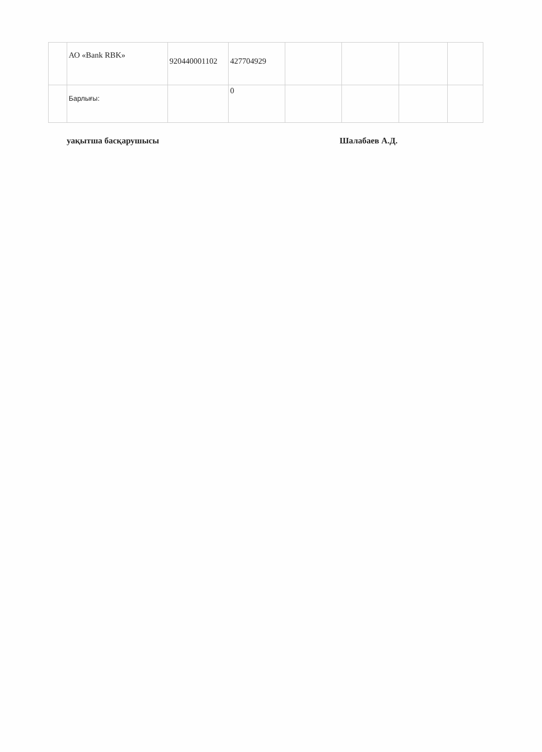| | АО «Bank RBK» | 920440001102 | 427704929 | | | | |
| | Барлығы: | | 0 | | | | |
уақытша басқарушысы Шалабаев А.Д.